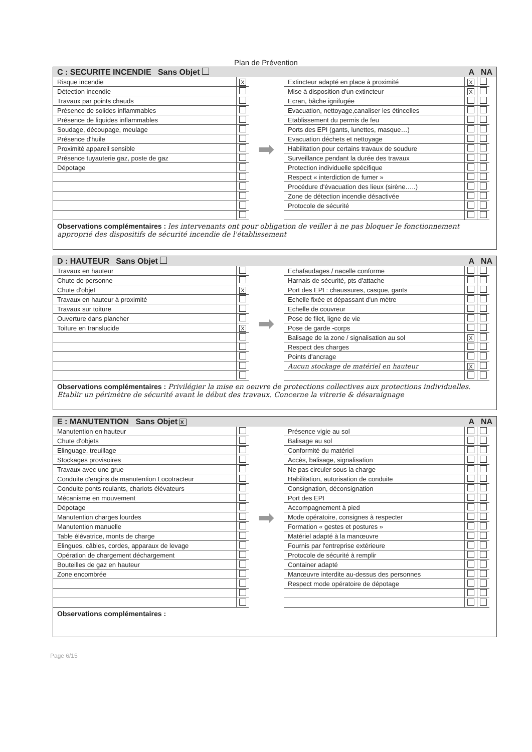Plan de Prévention
C : SECURITE INCENDIE Sans Objet A NA
| Risque incendie | X |
| Détection incendie | |
| Travaux par points chauds | |
| Présence de solides inflammables | |
| Présence de liquides inflammables | |
| Soudage, découpage, meulage | |
| Présence d'huile | |
| Proximité appareil sensible | |
| Présence tuyauterie gaz, poste de gaz | |
| Dépotage | |
➡
| Extincteur adapté en place à proximité | X | |
| Mise à disposition d'un extincteur | X | |
| Ecran, bâche ignifugée | | |
| Evacuation, nettoyage,canaliser les étincelles | | |
| Etablissement du permis de feu | | |
| Ports des EPI (gants, lunettes, masque…) | | |
| Evacuation déchets et nettoyage | | |
| Habilitation pour certains travaux de soudure | | |
| Surveillance pendant la durée des travaux | | |
| Protection individuelle spécifique | | |
| Respect « interdiction de fumer » | | |
| Procédure d'évacuation des lieux (sirène…..) | | |
| Zone de détection incendie désactivée | | |
| Protocole de sécurité | | |
Observations complémentaires : les intervenants ont pour obligation de veiller à ne pas bloquer le fonctionnement approprié des dispositifs de sécurité incendie de l'établissement
D : HAUTEUR Sans Objet A NA
| Travaux en hauteur | |
| Chute de personne | |
| Chute d'objet | X |
| Travaux en hauteur à proximité | |
| Travaux sur toiture | |
| Ouverture dans plancher | |
| Toiture en translucide | X |
➡
| Echafaudages / nacelle conforme | | |
| Harnais de sécurité, pts d'attache | | |
| Port des EPI : chaussures, casque, gants | | |
| Echelle fixée et dépassant d'un mètre | | |
| Echelle de couvreur | | |
| Pose de filet, ligne de vie | | |
| Pose de garde -corps | | |
| Balisage de la zone / signalisation au sol | X | |
| Respect des charges | | |
| Points d'ancrage | | |
| Aucun stockage de matériel en hauteur | X | |
Observations complémentaires : Privilégier la mise en oeuvre de protections collectives aux protections individuelles. Etablir un périmètre de sécurité avant le début des travaux. Concerne la vitrerie & désaraignage
E : MANUTENTION Sans Objet X A NA
| Manutention en hauteur | |
| Chute d'objets | |
| Elinguage, treuillage | |
| Stockages provisoires | |
| Travaux avec une grue | |
| Conduite d'engins de manutention Locotracteur | |
| Conduite ponts roulants, chariots élévateurs | |
| Mécanisme en mouvement | |
| Dépotage | |
| Manutention charges lourdes | |
| Manutention manuelle | |
| Table élévatrice, monts de charge | |
| Elingues, câbles, cordes, apparaux de levage | |
| Opération de chargement déchargement | |
| Bouteilles de gaz en hauteur | |
| Zone encombrée | |
➡
| Présence vigie au sol | | |
| Balisage au sol | | |
| Conformité du matériel | | |
| Accès, balisage, signalisation | | |
| Ne pas circuler sous la charge | | |
| Habilitation, autorisation de conduite | | |
| Consignation, déconsignation | | |
| Port des EPI | | |
| Accompagnement à pied | | |
| Mode opératoire, consignes à respecter | | |
| Formation « gestes et postures » | | |
| Matériel adapté à la manœuvre | | |
| Fournis par l'entreprise extérieure | | |
| Protocole de sécurité à remplir | | |
| Container adapté | | |
| Manœuvre interdite au-dessus des personnes | | |
| Respect mode opératoire de dépotage | | |
Observations complémentaires :
Page 6/15